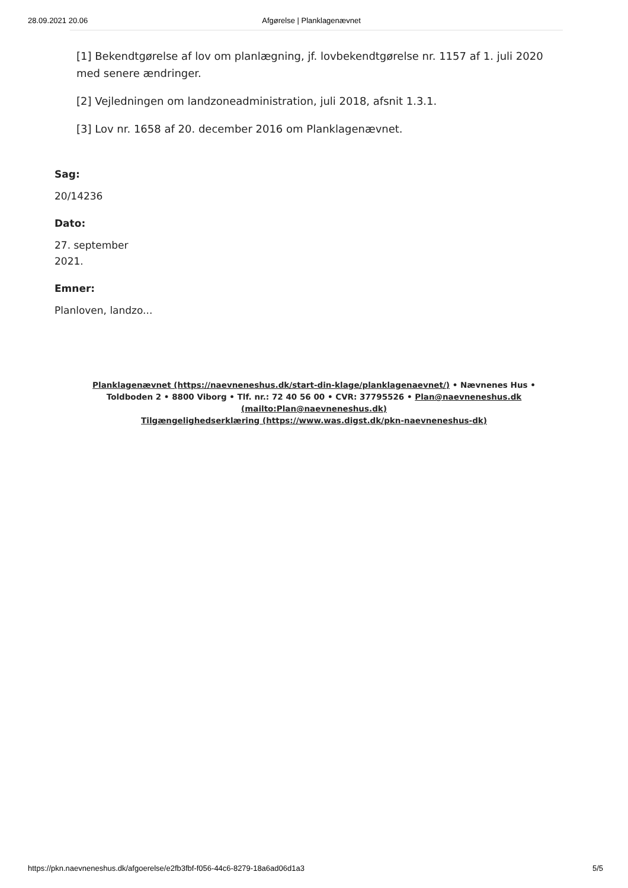28.09.2021 20.06 Afgørelse | Planklagenævnet
[1] Bekendtgørelse af lov om planlægning, jf. lovbekendtgørelse nr. 1157 af 1. juli 2020 med senere ændringer.
[2] Vejledningen om landzoneadministration, juli 2018, afsnit 1.3.1.
[3] Lov nr. 1658 af 20. december 2016 om Planklagenævnet.
Sag:
20/14236
Dato:
27. september
2021.
Emner:
Planloven, landzo...
Planklagenævnet (https://naevneneshus.dk/start-din-klage/planklagenaevnet/) • Nævnenes Hus • Toldboden 2 • 8800 Viborg • Tlf. nr.: 72 40 56 00 • CVR: 37795526 • Plan@naevneneshus.dk (mailto:Plan@naevneneshus.dk)
Tilgængelighedserklæring (https://www.was.digst.dk/pkn-naevneneshus-dk)
https://pkn.naevneneshus.dk/afgoerelse/e2fb3fbf-f056-44c6-8279-18a6ad06d1a3 5/5